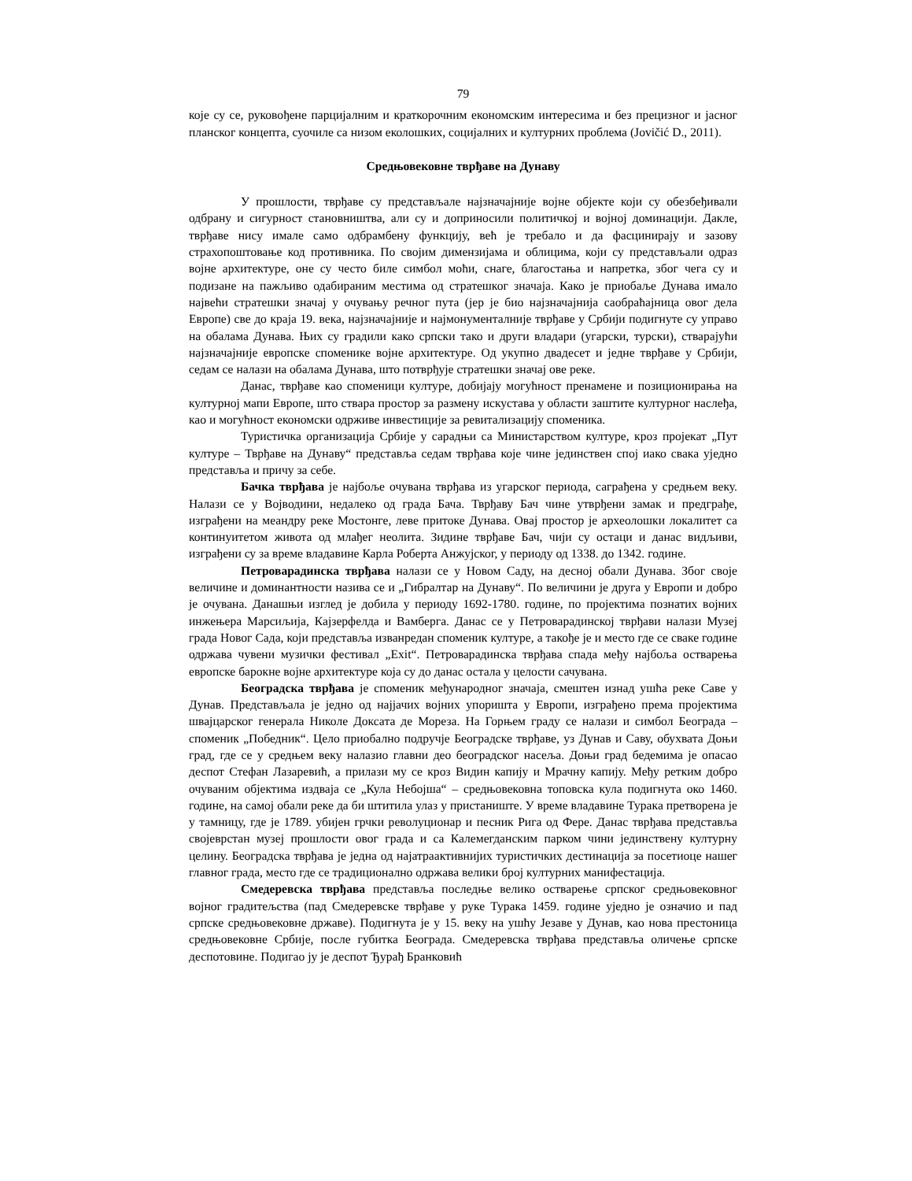79
које су се, руковођене парцијалним и краткорочним економским интересима и без прецизног и јасног планског концепта, суочиле са низом еколошких, социјалних и културних проблема (Jovičić D., 2011).
Средњовековне тврђаве на Дунаву
У прошлости, тврђаве су представљале најзначајније војне објекте који су обезбеђивали одбрану и сигурност становништва, али су и доприносили политичкој и војној доминацији. Дакле, тврђаве нису имале само одбрамбену функцију, већ је требало и да фасцинирају и зазову страхопоштовање код противника. По својим димензијама и облицима, који су представљали одраз војне архитектуре, оне су често биле симбол моћи, снаге, благостања и напретка, због чега су и подизане на пажљиво одабираним местима од стратешког значаја. Како је приобаље Дунава имало највећи стратешки значај у очувању речног пута (јер је био најзначајнија саобраћајница овог дела Европе) све до краја 19. века, најзначајније и најмонументалније тврђаве у Србији подигнуте су управо на обалама Дунава. Њих су градили како српски тако и други владари (угарски, турски), стварајући најзначајније европске споменике војне архитектуре. Од укупно двадесет и једне тврђаве у Србији, седам се налази на обалама Дунава, што потврђује стратешки значај ове реке.
Данас, тврђаве као споменици културе, добијају могућност пренамене и позиционирања на културној мапи Европе, што ствара простор за размену искустава у области заштите културног наслеђа, као и могућност економски одрживе инвестиције за ревитализацију споменика.
Туристичка организација Србије у сарадњи са Министарством културе, кроз пројекат „Пут културе – Тврђаве на Дунаву“ представља седам тврђава које чине јединствен спој иако свака уједно представља и причу за себе.
Бачка тврђава је најбоље очувана тврђава из угарског периода, саграђена у средњем веку. Налази се у Војводини, недалеко од града Бача. Тврђаву Бач чине утврђени замак и предграђе, изграђени на меандру реке Мостонге, леве притоке Дунава. Овај простор је археолошки локалитет са континуитетом живота од млађег неолита. Зидине тврђаве Бач, чији су остаци и данас видљиви, изграђени су за време владавине Карла Роберта Анжујског, у периоду од 1338. до 1342. године.
Петроварадинска тврђава налази се у Новом Саду, на десној обали Дунава. Због своје величине и доминантности назива се и „Гибралтар на Дунаву“. По величини је друга у Европи и добро је очувана. Данашњи изглед је добила у периоду 1692-1780. године, по пројектима познатих војних инжењера Марсиљија, Кајзерфелда и Вамберга. Данас се у Петроварадинској тврђави налази Музеј града Новог Сада, који представља изванредан споменик културе, а такође је и место где се сваке године одржава чувени музички фестивал „Exit“. Петроварадинска тврђава спада међу најбоља остварења европске барокне војне архитектуре која су до данас остала у целости сачувана.
Београдска тврђава је споменик међународног значаја, смештен изнад ушћа реке Саве у Дунав. Представљала је једно од најјачих војних упоришта у Европи, изграђено према пројектима швајцарског генерала Николе Доксата де Мореза. На Горњем граду се налази и симбол Београда – споменик „Победник“. Цело приобално подручје Београдске тврђаве, уз Дунав и Саву, обухвата Доњи град, где се у средњем веку налазио главни део београдског насеља. Доњи град бедемима је опасао деспот Стефан Лазаревић, а прилази му се кроз Видин капију и Мрачну капију. Међу ретким добро очуваним објектима издваја се „Кула Небојша“ – средњовековна топовска кула подигнута око 1460. године, на самој обали реке да би штитила улаз у пристаниште. У време владавине Турака претворена је у тамницу, где је 1789. убијен грчки револуционар и песник Рига од Фере. Данас тврђава представља својеврстан музеј прошлости овог града и са Калемегданским парком чини јединствену културну целину. Београдска тврђава је једна од најатраактивнијих туристичких дестинација за посетиоце нашег главног града, место где се традиционално одржава велики број културних манифестација.
Смедеревска тврђава представља последње велико остварење српског средњовековног војног градитељства (пад Смедеревске тврђаве у руке Турака 1459. године уједно је означио и пад српске средњовековне државе). Подигнута је у 15. веку на ушћу Језаве у Дунав, као нова престоница средњовековне Србије, после губитка Београда. Смедеревска тврђава представља оличење српске деспотовине. Подигао ју је деспот Ђурађ Бранковић